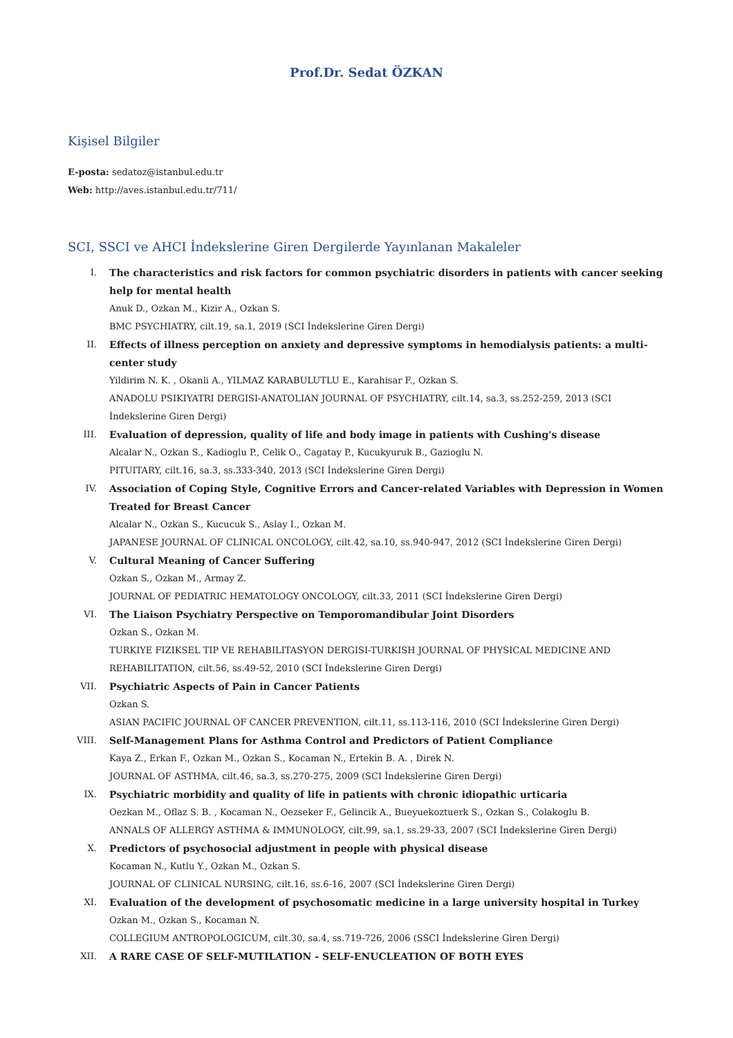Prof.Dr. Sedat ÖZKAN
Kişisel Bilgiler
E-posta: sedatoz@istanbul.edu.tr
Web: http://aves.istanbul.edu.tr/711/
SCI, SSCI ve AHCI İndekslerine Giren Dergilerde Yayınlanan Makaleler
I. The characteristics and risk factors for common psychiatric disorders in patients with cancer seeking help for mental health
Anuk D., Ozkan M., Kizir A., Ozkan S.
BMC PSYCHIATRY, cilt.19, sa.1, 2019 (SCI İndekslerine Giren Dergi)
II. Effects of illness perception on anxiety and depressive symptoms in hemodialysis patients: a multi-center study
Yildirim N. K. , Okanli A., YILMAZ KARABULUTLU E., Karahisar F., Ozkan S.
ANADOLU PSIKIYATRI DERGISI-ANATOLIAN JOURNAL OF PSYCHIATRY, cilt.14, sa.3, ss.252-259, 2013 (SCI İndekslerine Giren Dergi)
III. Evaluation of depression, quality of life and body image in patients with Cushing's disease
Alcalar N., Ozkan S., Kadioglu P., Celik O., Cagatay P., Kucukyuruk B., Gazioglu N.
PITUITARY, cilt.16, sa.3, ss.333-340, 2013 (SCI İndekslerine Giren Dergi)
IV. Association of Coping Style, Cognitive Errors and Cancer-related Variables with Depression in Women Treated for Breast Cancer
Alcalar N., Ozkan S., Kucucuk S., Aslay I., Ozkan M.
JAPANESE JOURNAL OF CLINICAL ONCOLOGY, cilt.42, sa.10, ss.940-947, 2012 (SCI İndekslerine Giren Dergi)
V. Cultural Meaning of Cancer Suffering
Ozkan S., Ozkan M., Armay Z.
JOURNAL OF PEDIATRIC HEMATOLOGY ONCOLOGY, cilt.33, 2011 (SCI İndekslerine Giren Dergi)
VI. The Liaison Psychiatry Perspective on Temporomandibular Joint Disorders
Ozkan S., Ozkan M.
TURKIYE FIZIKSEL TIP VE REHABILITASYON DERGISI-TURKISH JOURNAL OF PHYSICAL MEDICINE AND REHABILITATION, cilt.56, ss.49-52, 2010 (SCI İndekslerine Giren Dergi)
VII. Psychiatric Aspects of Pain in Cancer Patients
Ozkan S.
ASIAN PACIFIC JOURNAL OF CANCER PREVENTION, cilt.11, ss.113-116, 2010 (SCI İndekslerine Giren Dergi)
VIII. Self-Management Plans for Asthma Control and Predictors of Patient Compliance
Kaya Z., Erkan F., Ozkan M., Ozkan S., Kocaman N., Ertekin B. A. , Direk N.
JOURNAL OF ASTHMA, cilt.46, sa.3, ss.270-275, 2009 (SCI İndekslerine Giren Dergi)
IX. Psychiatric morbidity and quality of life in patients with chronic idiopathic urticaria
Oezkan M., Oflaz S. B. , Kocaman N., Oezseker F., Gelincik A., Bueyuekoztuerk S., Ozkan S., Colakoglu B.
ANNALS OF ALLERGY ASTHMA & IMMUNOLOGY, cilt.99, sa.1, ss.29-33, 2007 (SCI İndekslerine Giren Dergi)
X. Predictors of psychosocial adjustment in people with physical disease
Kocaman N., Kutlu Y., Ozkan M., Ozkan S.
JOURNAL OF CLINICAL NURSING, cilt.16, ss.6-16, 2007 (SCI İndekslerine Giren Dergi)
XI. Evaluation of the development of psychosomatic medicine in a large university hospital in Turkey
Ozkan M., Ozkan S., Kocaman N.
COLLEGIUM ANTROPOLOGICUM, cilt.30, sa.4, ss.719-726, 2006 (SSCI İndekslerine Giren Dergi)
XII. A RARE CASE OF SELF-MUTILATION - SELF-ENUCLEATION OF BOTH EYES